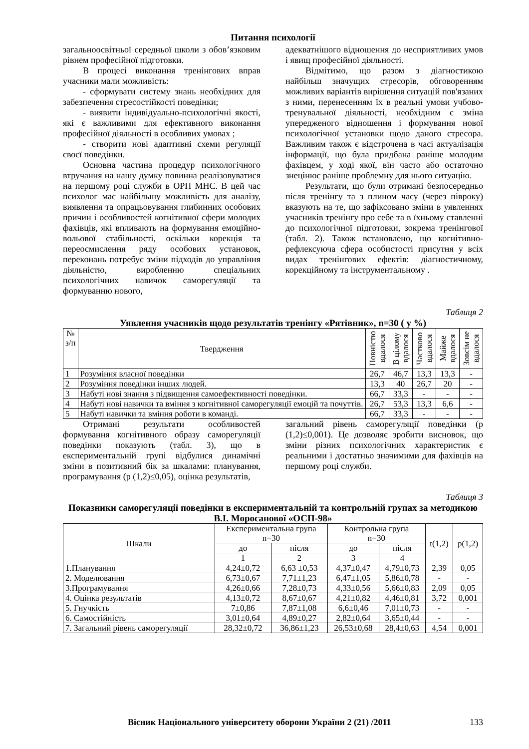Питання психології
загальноосвітньої середньої школи з обов’язковим рівнем професійної підготовки.
В процесі виконання тренінгових вправ учасники мали можливість:
- сформувати систему знань необхідних для забезпечення стресостійкості поведінки;
- виявити індивідуально-психологічні якості, які є важливими для ефективного виконання професійної діяльності в особливих умовах ;
- створити нові адаптивні схеми регуляції своєї поведінки.
Основна частина процедур психологічного втручання на нашу думку повинна реалізовуватися на першому році служби в ОРП МНС. В цей час психолог має найбільшу можливість для аналізу, виявлення та опрацьовування глибинних особових причин і особливостей когнітивної сфери молодих фахівців, які впливають на формування емоційно-вольової стабільності, оскільки корекція та переосмислення ряду особових установок, переконань потребує зміни підходів до управління діяльністю, виробленню спеціальних психологічних навичок саморегуляції та формуванню нового,
адекватнішого відношення до несприятливих умов і явищ професійної діяльності.
Відмітимо, що разом з діагностикою найбільш значущих стресорів, обговоренням можливих варіантів вирішення ситуацій пов'язаних з ними, перенесенням їх в реальні умови учбово-тренувальної діяльності, необхідним є зміна упередженого відношення і формування нової психологічної установки щодо даного стресора. Важливим також є відстрочена в часі актуалізація інформації, що була придбана раніше молодим фахівцем, у ході якої, він часто або остаточно знецінює раніше проблемну для нього ситуацію.
Результати, що були отримані безпосередньо після тренінгу та з плином часу (через півроку) вказують на те, що зафіксовано зміни в уявленнях учасників тренінгу про себе та в їхньому ставленні до психологічної підготовки, зокрема тренінгової (табл. 2). Також встановлено, що когнітивно-рефлексуюча сфера особистості присутня у всіх видах тренінгових ефектів: діагностичному, корекційному та інструментальному .
Таблиця 2
Уявлення учасників щодо результатів тренінгу «Рятівник», n=30 ( у %)
| № з/п | Твердження | Повністю вдалося | В цілому вдалося | Частково вдалося | Майже вдалося | Зовсім не вдалося |
| --- | --- | --- | --- | --- | --- | --- |
| 1 | Розуміння власної поведінки | 26,7 | 46,7 | 13,3 | 13,3 | - |
| 2 | Розуміння поведінки інших людей. | 13,3 | 40 | 26,7 | 20 | - |
| 3 | Набуті нові знання з підвищення самоефективності поведінки. | 66,7 | 33,3 | - | - | - |
| 4 | Набуті нові навички та вміння з когнітивної саморегуляції емоцій та почуттів. | 26,7 | 53,3 | 13,3 | 6,6 | - |
| 5 | Набуті навички та вміння роботи в команді. | 66,7 | 33,3 | - | - | - |
Отримані результати особливостей формування когнітивного образу саморегуляції поведінки показують (табл. 3), що в експериментальній групі відбулися динамічні зміни в позитивний бік за шкалами: планування, програмування (р (1,2)≤0,05), оцінка результатів,
загальний рівень саморегуляції поведінки (р (1,2)≤0,001). Це дозволяє зробити висновок, що зміни різних психологічних характеристик є реальними і достатньо значимими для фахівців на першому році служби.
Таблиця 3
Показники саморегуляції поведінки в експериментальній та контрольній групах за методикою В.І. Моросанової «ОСП-98»
| Шкали | Експериментальна група n=30 | | Контрольна група n=30 | | t(1,2) | p(1,2) |
| --- | --- | --- | --- | --- | --- | --- |
| | до | після | до | після | | |
| | 1 | 2 | 3 | 4 | | |
| 1.Планування | 4,24±0,72 | 6,63 ±0,53 | 4,37±0,47 | 4,79±0,73 | 2,39 | 0,05 |
| 2. Моделювання | 6,73±0,67 | 7,71±1,23 | 6,47±1,05 | 5,86±0,78 | - | - |
| 3.Програмування | 4,26±0,66 | 7,28±0,73 | 4,33±0,56 | 5,66±0,83 | 2,09 | 0,05 |
| 4. Оцінка результатів | 4,13±0,72 | 8,67±0,67 | 4,21±0,82 | 4,46±0,81 | 3,72 | 0,001 |
| 5. Гнучкість | 7±0,86 | 7,87±1,08 | 6,6±0,46 | 7,01±0,73 | - | - |
| 6. Самостійність | 3,01±0,64 | 4,89±0,27 | 2,82±0,64 | 3,65±0,44 | - | - |
| 7. Загальний рівень саморегуляції | 28,32±0,72 | 36,86±1,23 | 26,53±0,68 | 28,4±0,63 | 4,54 | 0,001 |
Вісник Національного університету оборони України 2 (21) /2011 133